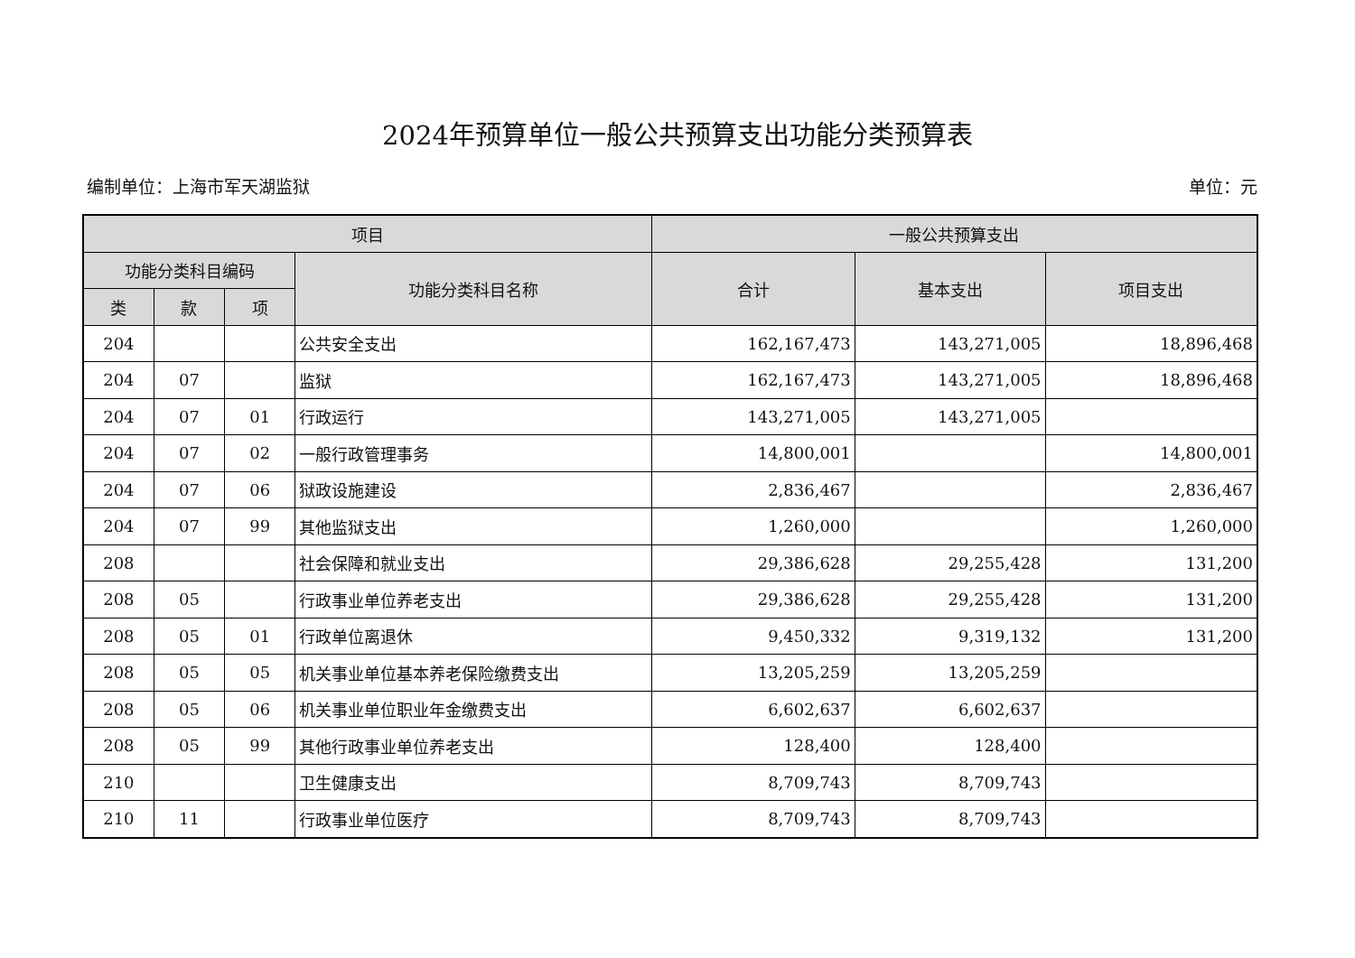2024年预算单位一般公共预算支出功能分类预算表
编制单位：上海市军天湖监狱 单位：元
| 项目 | | | | 一般公共预算支出 | | |
| --- | --- | --- | --- | --- | --- | --- |
| 功能分类科目编码 | | | 功能分类科目名称 | 合计 | 基本支出 | 项目支出 |
| 类 | 款 | 项 | | | | |
| 204 | | | 公共安全支出 | 162,167,473 | 143,271,005 | 18,896,468 |
| 204 | 07 | | 监狱 | 162,167,473 | 143,271,005 | 18,896,468 |
| 204 | 07 | 01 | 行政运行 | 143,271,005 | 143,271,005 | |
| 204 | 07 | 02 | 一般行政管理事务 | 14,800,001 | | 14,800,001 |
| 204 | 07 | 06 | 狱政设施建设 | 2,836,467 | | 2,836,467 |
| 204 | 07 | 99 | 其他监狱支出 | 1,260,000 | | 1,260,000 |
| 208 | | | 社会保障和就业支出 | 29,386,628 | 29,255,428 | 131,200 |
| 208 | 05 | | 行政事业单位养老支出 | 29,386,628 | 29,255,428 | 131,200 |
| 208 | 05 | 01 | 行政单位离退休 | 9,450,332 | 9,319,132 | 131,200 |
| 208 | 05 | 05 | 机关事业单位基本养老保险缴费支出 | 13,205,259 | 13,205,259 | |
| 208 | 05 | 06 | 机关事业单位职业年金缴费支出 | 6,602,637 | 6,602,637 | |
| 208 | 05 | 99 | 其他行政事业单位养老支出 | 128,400 | 128,400 | |
| 210 | | | 卫生健康支出 | 8,709,743 | 8,709,743 | |
| 210 | 11 | | 行政事业单位医疗 | 8,709,743 | 8,709,743 | |